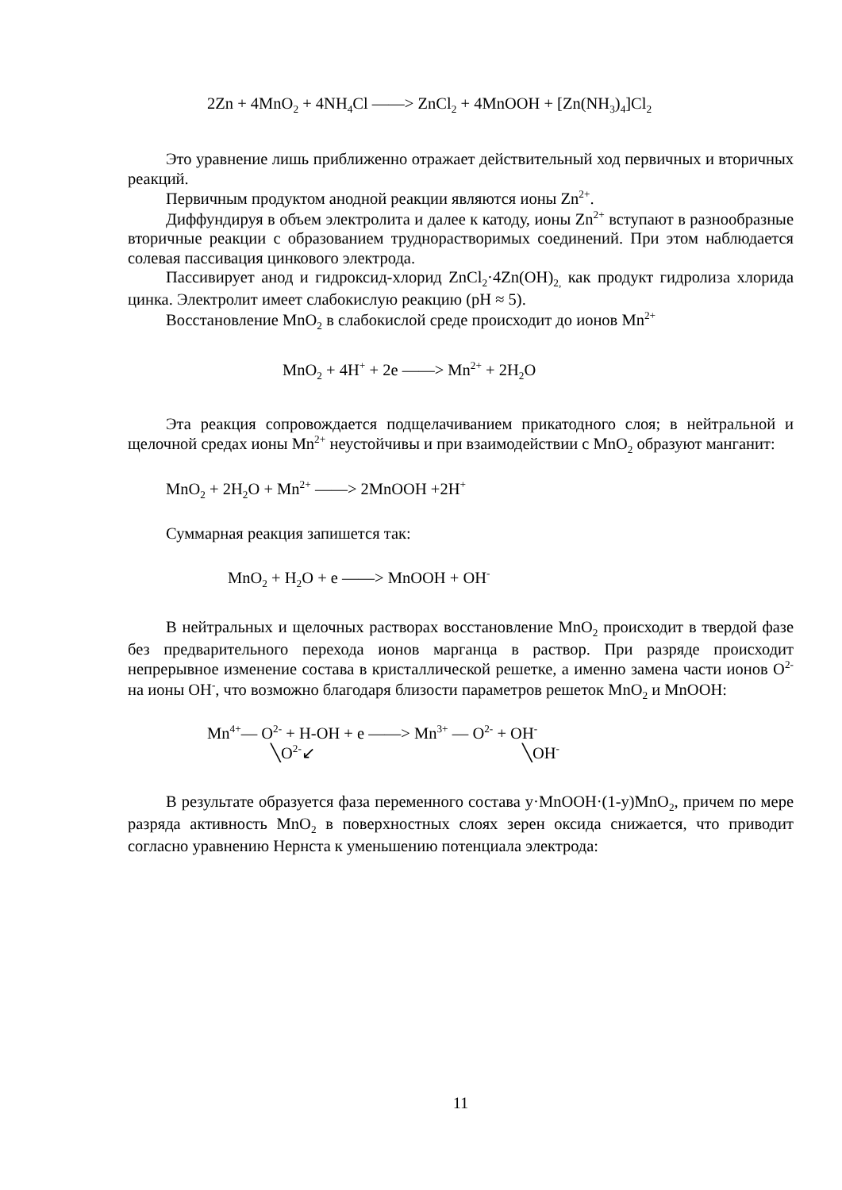2Zn + 4MnO<sub>2</sub> + 4NH<sub>4</sub>Cl ——> ZnCl<sub>2</sub> + 4MnOOH + [Zn(NH<sub>3</sub>)<sub>4</sub>]Cl<sub>2</sub>
Это уравнение лишь приближенно отражает действительный ход первичных и вторичных реакций.
Первичным продуктом анодной реакции являются ионы Zn<sup>2+</sup>.
Диффундируя в объем электролита и далее к катоду, ионы Zn<sup>2+</sup> вступают в разнообразные вторичные реакции с образованием труднорастворимых соединений. При этом наблюдается солевая пассивация цинкового электрода.
Пассивирует анод и гидроксид-хлорид ZnCl<sub>2</sub>·4Zn(OH)<sub>2,</sub> как продукт гидролиза хлорида цинка. Электролит имеет слабокислую реакцию (pH ≈ 5).
Восстановление MnO<sub>2</sub> в слабокислой среде происходит до ионов Mn<sup>2+</sup>
MnO<sub>2</sub> + 4H<sup>+</sup> + 2e ——> Mn<sup>2+</sup> + 2H<sub>2</sub>O
Эта реакция сопровождается подщелачиванием прикатодного слоя; в нейтральной и щелочной средах ионы Mn<sup>2+</sup> неустойчивы и при взаимодействии с MnO<sub>2</sub> образуют манганит:
MnO<sub>2</sub> + 2H<sub>2</sub>O + Mn<sup>2+</sup> ——> 2MnOOH +2H<sup>+</sup>
Суммарная реакция запишется так:
MnO<sub>2</sub> + H<sub>2</sub>O + e ——> MnOOH + OH<sup>-</sup>
В нейтральных и щелочных растворах восстановление MnO<sub>2</sub> происходит в твердой фазе без предварительного перехода ионов марганца в раствор. При разряде происходит непрерывное изменение состава в кристаллической решетке, а именно замена части ионов O<sup>2-</sup> на ионы OH<sup>-</sup>, что возможно благодаря близости параметров решеток MnO<sub>2</sub> и MnOOH:
Mn<sup>4+</sup>— O<sup>2-</sup> + H-OH + e ——> Mn<sup>3+</sup> — O<sup>2-</sup> + OH<sup>-</sup>
╲O<sup>2-</sup>↙ ╲OH<sup>-</sup>
В результате образуется фаза переменного состава y·MnOOH·(1-y)MnO<sub>2</sub>, причем по мере разряда активность MnO<sub>2</sub> в поверхностных слоях зерен оксида снижается, что приводит согласно уравнению Нернста к уменьшению потенциала электрода:
11